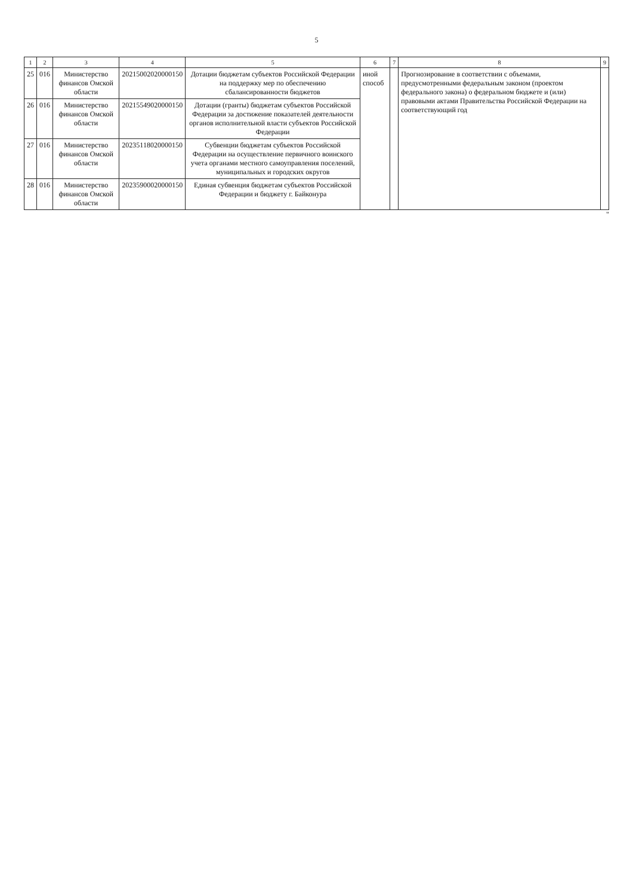5
| 1 | 2 | 3 | 4 | 5 | 6 | 7 | 8 | 9 |
| --- | --- | --- | --- | --- | --- | --- | --- | --- |
| 25 | 016 | Министерство финансов Омской области | 20215002020000150 | Дотации бюджетам субъектов Российской Федерации на поддержку мер по обеспечению сбалансированности бюджетов | иной способ | | Прогнозирование в соответствии с объемами, предусмотренными федеральным законом (проектом федерального закона) о федеральном бюджете и (или) правовыми актами Правительства Российской Федерации на соответствующий год | |
| 26 | 016 | Министерство финансов Омской области | 20215549020000150 | Дотации (гранты) бюджетам субъектов Российской Федерации за достижение показателей деятельности органов исполнительной власти субъектов Российской Федерации | | | | |
| 27 | 016 | Министерство финансов Омской области | 20235118020000150 | Субвенции бюджетам субъектов Российской Федерации на осуществление первичного воинского учета органами местного самоуправления поселений, муниципальных и городских округов | | | | |
| 28 | 016 | Министерство финансов Омской области | 20235900020000150 | Единая субвенция бюджетам субъектов Российской Федерации и бюджету г. Байконура | | | | |
"